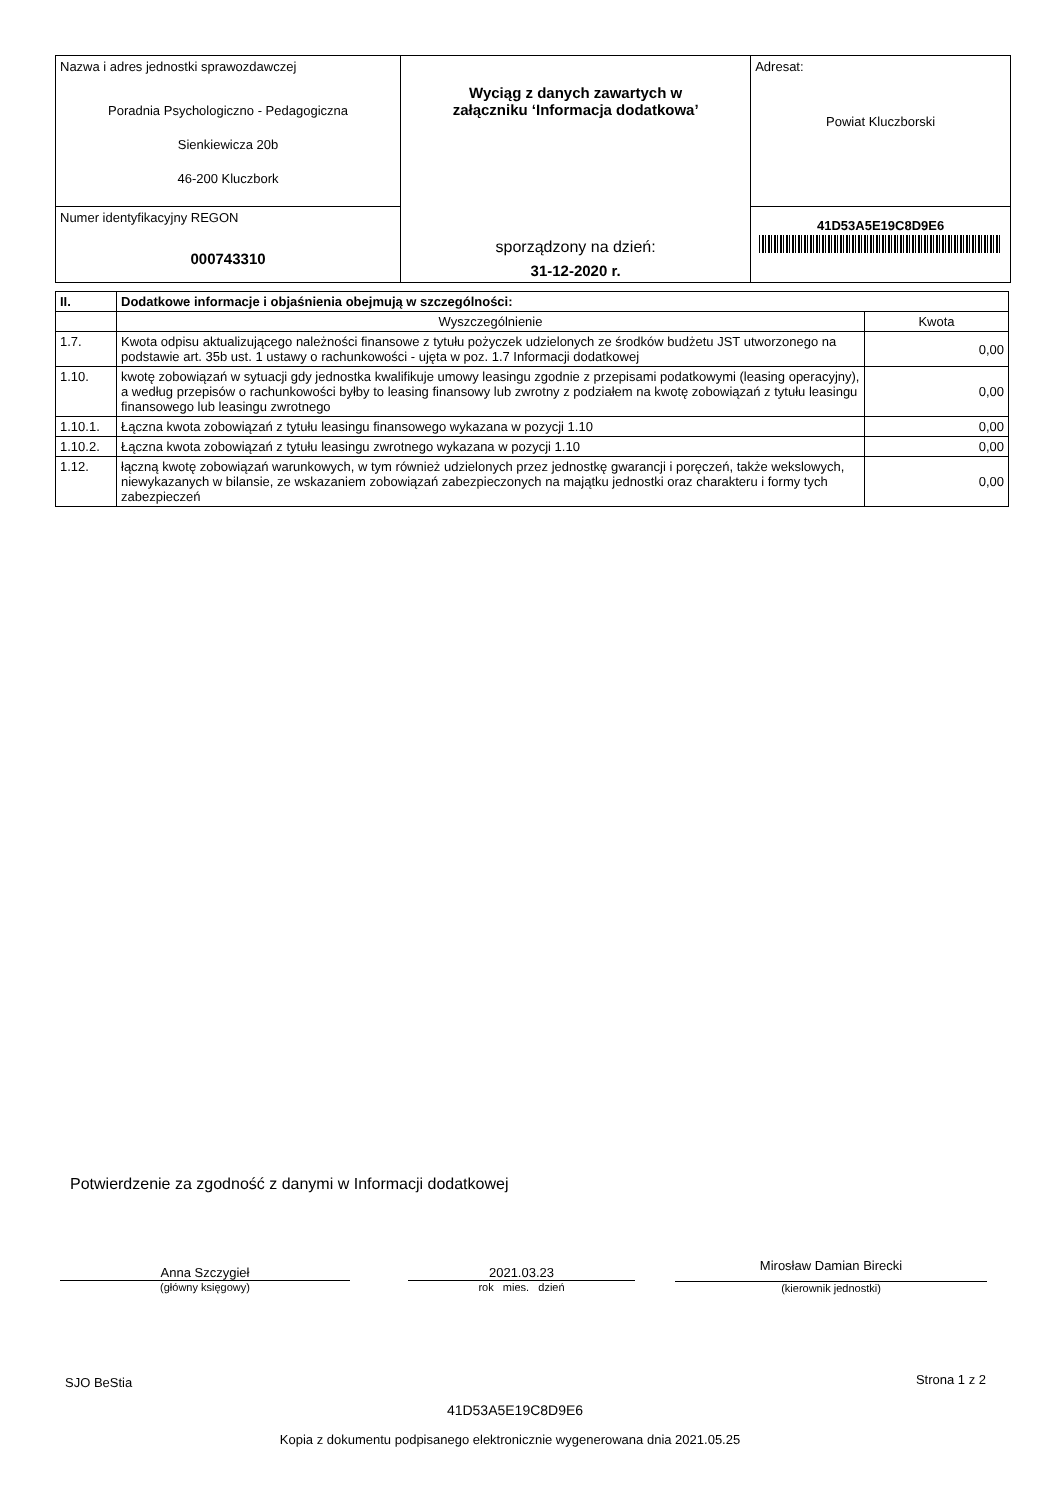| Nazwa i adres jednostki sprawozdawczej Poradnia Psychologiczno - Pedagogiczna Sienkiewicza 20b 46-200 Kluczbork | Wyciąg z danych zawartych w załączniku ‘Informacja dodatkowa’ sporządzony na dzień: 31-12-2020 r. | Adresat: Powiat Kluczborski |
| Numer identyfikacyjny REGON 000743310 | | 41D53A5E19C8D9E6 |
| II. | Dodatkowe informacje i objaśnienia obejmują w szczególności: | |
| --- | --- | --- |
| | Wyszczególnienie | Kwota |
| 1.7. | Kwota odpisu aktualizującego należności finansowe z tytułu pożyczek udzielonych ze środków budżetu JST utworzonego na podstawie art. 35b ust. 1 ustawy o rachunkowości - ujęta w poz. 1.7 Informacji dodatkowej | 0,00 |
| 1.10. | kwotę zobowiązań w sytuacji gdy jednostka kwalifikuje umowy leasingu zgodnie z przepisami podatkowymi (leasing operacyjny), a według przepisów o rachunkowości byłby to leasing finansowy lub zwrotny z podziałem na kwotę zobowiązań z tytułu leasingu finansowego lub leasingu zwrotnego | 0,00 |
| 1.10.1. | Łączna kwota zobowiązań z tytułu leasingu finansowego wykazana w pozycji 1.10 | 0,00 |
| 1.10.2. | Łączna kwota zobowiązań z tytułu leasingu zwrotnego wykazana w pozycji 1.10 | 0,00 |
| 1.12. | łączną kwotę zobowiązań warunkowych, w tym również udzielonych przez jednostkę gwarancji i poręczeń, także wekslowych, niewykazanych w bilansie, ze wskazaniem zobowiązań zabezpieczonych na majątku jednostki oraz charakteru i formy tych zabezpieczeń | 0,00 |
Potwierdzenie za zgodność z danymi w Informacji dodatkowej
Anna Szczygieł
(główny księgowy)
2021.03.23
rok mies. dzień
Mirosław Damian Birecki
(kierownik jednostki)
SJO BeStia Strona 1 z 2
41D53A5E19C8D9E6
Kopia z dokumentu podpisanego elektronicznie wygenerowana dnia 2021.05.25